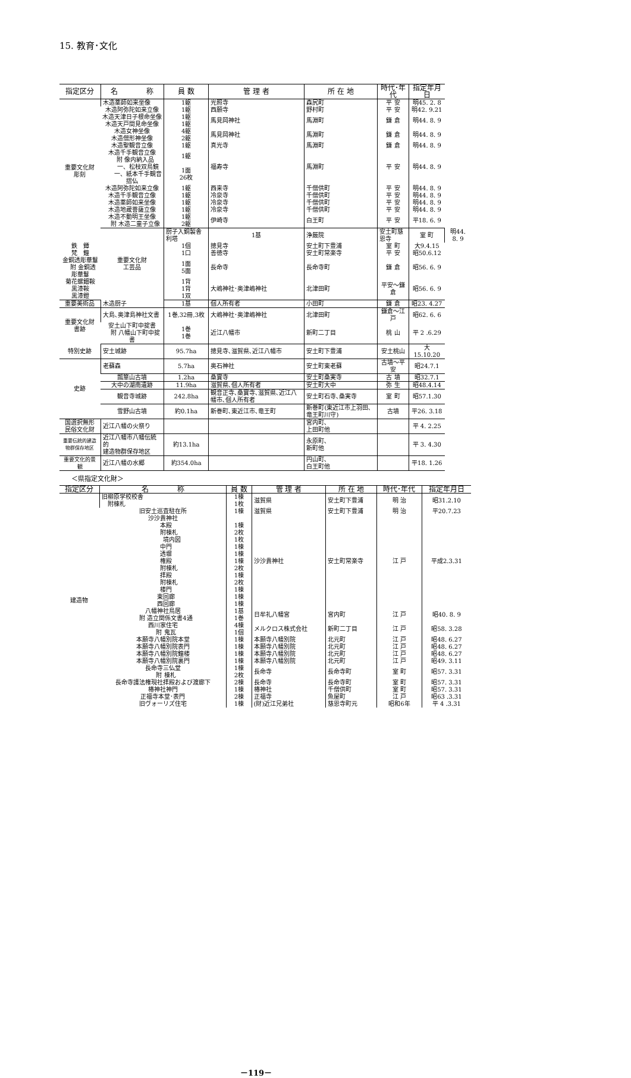15. 教育･文化
| 指定区分 | 名 称 | 員 数 | 管 理 者 | 所 在 地 | 時代･年代 | 指定年月日 | |
| --- | --- | --- | --- | --- | --- | --- | --- |
| 重要文化財 彫刻 | 木造薬師如来坐像 | 1躯 | 光照寺 | 森尻町 | 平 安 | 明45. 2. 8 | |
| | 木造阿弥陀如来立像 | 1躯 | 西願寺 | 野村町 | 平 安 | 明42. 9.21 | |
| | 木造天津日子根命坐像 木造天戸間見命坐像 | 1躯 1躯 | 馬見岡神社 | 馬淵町 | 鎌 倉 | 明44. 8. 9 | |
| | 木造女神坐像 木造僧形神坐像 | 4躯 2躯 | 馬見岡神社 | 馬淵町 | 鎌 倉 | 明44. 8. 9 | |
| | 木造聖観音立像 | 1躯 | 真光寺 | 馬淵町 | 鎌 倉 | 明44. 8. 9 | |
| | 木造千手観音立像 附 像内納入品 一、松枝双鳥鏡 一、紙本千手観音摺仏 | 1躯 1面 26枚 | 福寿寺 | 馬淵町 | 平 安 | 明44. 8. 9 | |
| | 木造阿弥陀如来立像 | 1躯 | 西来寺 | 千僧供町 | 平 安 | 明44. 8. 9 | |
| | 木造千手観音立像 | 1躯 | 冷泉寺 | 千僧供町 | 平 安 | 明44. 8. 9 | |
| | 木造薬師如来坐像 | 1躯 | 冷泉寺 | 千僧供町 | 平 安 | 明44. 8. 9 | |
| | 木造地蔵菩薩立像 | 1躯 | 冷泉寺 | 千僧供町 | 平 安 | 明44. 8. 9 | |
| | 木造不動明王坐像 附 木造二童子立像 | 1躯 2躯 | 伊崎寺 | 白王町 | 平 安 | 平18. 6. 9 | |
| | 重要文化財 工芸品 | 厨子入銅製舎利塔 | 1基 | 浄厳院 | 安土町慈恩寺 | 室 町 | 明44. 8. 9 |
| 鉄 鐔 | | 1個 | 摠見寺 | 安土町下豊浦 | 室 町 | 大9.4.15 | |
| 梵 鐘 | | 1口 | 善徳寺 | 安土町常楽寺 | 平 安 | 昭50.6.12 | |
| 金銅透彫華鬘 附 金銅透彫華鬘 | | 1面 5面 | 長命寺 | 長命寺町 | 鎌 倉 | 昭56. 6. 9 | |
| 菊花螺鈿鞍 黒漆鞍 黒漆鐙 | | 1背 1背 1双 | 大嶋神社･奥津嶋神社 | 北津田町 | 平安～鎌倉 | 昭56. 6. 9 | |
| 重要美術品 | 木造厨子 | 1基 | 個人所有者 | 小田町 | 鎌 倉 | 昭23. 4.27 | |
| 重要文化財 書跡 | 大島､奥津島神社文書 | 1巻,32冊,3枚 | 大嶋神社･奥津嶋神社 | 北津田町 | 鎌倉～江戸 | 昭62. 6. 6 | |
| | 安土山下町中掟書 附 八幡山下町中掟書 | 1巻 1巻 | 近江八幡市 | 新町二丁目 | 桃 山 | 平 2 .6.29 | |
| 特別史跡 | 安土城跡 | 95.7ha | 摠見寺､滋賀県､近江八幡市 | 安土町下豊浦 | 安土桃山 | 大15.10.20 | |
| 史跡 | 老蘇森 | 5.7ha | 奥石神社 | 安土町東老蘇 | 古墳～平安 | 昭24.7.1 | |
| | 瓢箪山古墳 | 1.2ha | 桑實寺 | 安土町桑実寺 | 古 墳 | 昭32.7.1 | |
| | 大中の湖南遺跡 | 11.9ha | 滋賀県､個人所有者 | 安土町大中 | 弥 生 | 昭48.4.14 | |
| | 観音寺城跡 | 242.8ha | 観音正寺､桑實寺､滋賀県､近江八幡市､個人所有者 | 安土町石寺､桑実寺 | 室 町 | 昭57.1.30 | |
| | 雪野山古墳 | 約0.1ha | 新巻町､東近江市､竜王町 | 新巻町(東近江市上羽田､竜王町川守) | 古墳 | 平26. 3.18 | |
| 国選択無形 民俗文化財 | 近江八幡の火祭り | | | 宮内町､ 上田町他 | | 平 4. 2.25 | |
| 重要伝統的建造 物群保存地区 | 近江八幡市八幡伝統的 建造物群保存地区 | 約13.1ha | | 永原町､ 新町他 | | 平 3. 4.30 | |
| 重要文化的景観 | 近江八幡の水郷 | 約354.0ha | | 円山町､ 白王町他 | | 平18. 1.26 | |
＜県指定文化財＞
| 指定区分 | 名 称 | 員 数 | 管 理 者 | 所 在 地 | 時代･年代 | 指定年月日 |
| --- | --- | --- | --- | --- | --- | --- |
| 建造物 | 旧柳原学校校舎 附棟札 | 1棟 1枚 | 滋賀県 | 安土町下豊浦 | 明 治 | 昭31.2.10 |
| | 旧安土巡査駐在所 | 1棟 | 滋賀県 | 安土町下豊浦 | 明 治 | 平20.7.23 |
| | 沙沙貴神社 本殿 附棟札 境内図 中門 透塀 権殿 附棟札 拝殿 附棟札 楼門 東回廊 西回廊 | 1棟 2枚 1枚 1棟 1棟 1棟 2枚 1棟 2枚 1棟 1棟 1棟 | 沙沙貴神社 | 安土町常楽寺 | 江 戸 | 平成2.3.31 |
| | 八幡神社鳥居 附 造立関係文書4通 | 1基 1巻 | 日牟礼八幡宮 | 宮内町 | 江 戸 | 昭40. 8. 9 |
| | 西川家住宅 附 鬼瓦 | 4棟 1個 | メルクロス株式会社 | 新町二丁目 | 江 戸 | 昭58. 3.28 |
| | 本願寺八幡別院本堂 | 1棟 | 本願寺八幡別院 | 北元町 | 江 戸 | 昭48. 6.27 |
| | 本願寺八幡別院表門 | 1棟 | 本願寺八幡別院 | 北元町 | 江 戸 | 昭48. 6.27 |
| | 本願寺八幡別院鐘楼 | 1棟 | 本願寺八幡別院 | 北元町 | 江 戸 | 昭48. 6.27 |
| | 本願寺八幡別院裏門 | 1棟 | 本願寺八幡別院 | 北元町 | 江 戸 | 昭49. 3.11 |
| | 長命寺三仏堂 附 棟札 | 1棟 2枚 | 長命寺 | 長命寺町 | 室 町 | 昭57. 3.31 |
| | 長命寺護法権現社拝殿および渡廊下 | 2棟 | 長命寺 | 長命寺町 | 室 町 | 昭57. 3.31 |
| | 椿神社神門 | 1棟 | 椿神社 | 千僧供町 | 室 町 | 昭57. 3.31 |
| | 正福寺本堂･表門 | 2棟 | 正福寺 | 魚屋町 | 江 戸 | 昭63 .3.31 |
| | 旧ヴォーリズ住宅 | 1棟 | (財)近江兄弟社 | 慈恩寺町元 | 昭和6年 | 平 4 .3.31 |
－119－